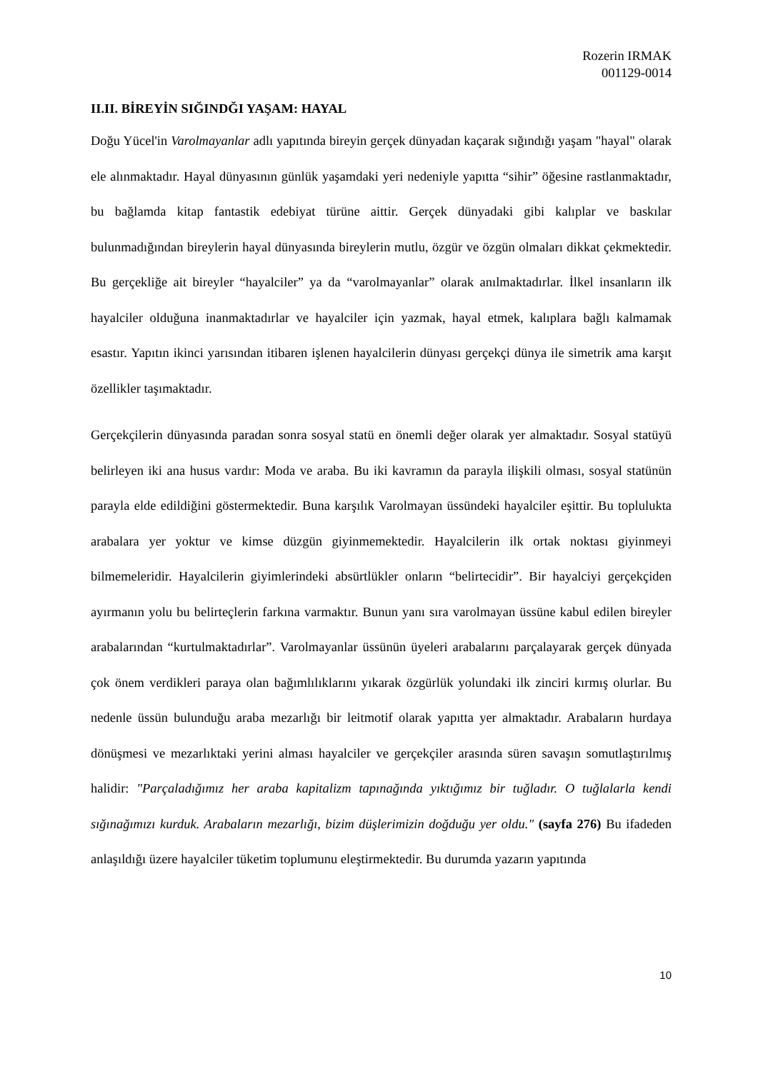Rozerin IRMAK
001129-0014
II.II. BİREYİN SIĞINDĞI YAŞAM: HAYAL
Doğu Yücel'in Varolmayanlar adlı yapıtında bireyin gerçek dünyadan kaçarak sığındığı yaşam "hayal" olarak ele alınmaktadır. Hayal dünyasının günlük yaşamdaki yeri nedeniyle yapıtta “sihir” öğesine rastlanmaktadır, bu bağlamda kitap fantastik edebiyat türüne aittir. Gerçek dünyadaki gibi kalıplar ve baskılar bulunmadığından bireylerin hayal dünyasında bireylerin mutlu, özgür ve özgün olmaları dikkat çekmektedir. Bu gerçekliğe ait bireyler “hayalciler” ya da “varolmayanlar” olarak anılmaktadırlar. İlkel insanların ilk hayalciler olduğuna inanmaktadırlar ve hayalciler için yazmak, hayal etmek, kalıplara bağlı kalmamak esastır. Yapıtın ikinci yarısından itibaren işlenen hayalcilerin dünyası gerçekçi dünya ile simetrik ama karşıt özellikler taşımaktadır.
Gerçekçilerin dünyasında paradan sonra sosyal statü en önemli değer olarak yer almaktadır. Sosyal statüyü belirleyen iki ana husus vardır: Moda ve araba. Bu iki kavramın da parayla ilişkili olması, sosyal statünün parayla elde edildiğini göstermektedir. Buna karşılık Varolmayan üssündeki hayalciler eşittir. Bu toplulukta arabalara yer yoktur ve kimse düzgün giyinmemektedir. Hayalcilerin ilk ortak noktası giyinmeyi bilmemeleridir. Hayalcilerin giyimlerindeki absürtlükler onların “belirtecidir”. Bir hayalciyi gerçekçiden ayırmanın yolu bu belirteçlerin farkına varmaktır. Bunun yanı sıra varolmayan üssüne kabul edilen bireyler arabalarından “kurtulmaktadırlar”. Varolmayanlar üssünün üyeleri arabalarını parçalayarak gerçek dünyada çok önem verdikleri paraya olan bağımlılıklarını yıkarak özgürlük yolundaki ilk zinciri kırmış olurlar. Bu nedenle üssün bulunduğu araba mezarlığı bir leitmotif olarak yapıtta yer almaktadır. Arabaların hurdaya dönüşmesi ve mezarlıktaki yerini alması hayalciler ve gerçekçiler arasında süren savaşın somutlaştırılmış halidir: "Parçaladığımız her araba kapitalizm tapınağında yıktığımız bir tuğladır. O tuğlalarla kendi sığınağımızı kurduk. Arabaların mezarlığı, bizim düşlerimizin doğduğu yer oldu." (sayfa 276) Bu ifadeden anlaşıldığı üzere hayalciler tüketim toplumunu eleştirmektedir. Bu durumda yazarın yapıtında
10